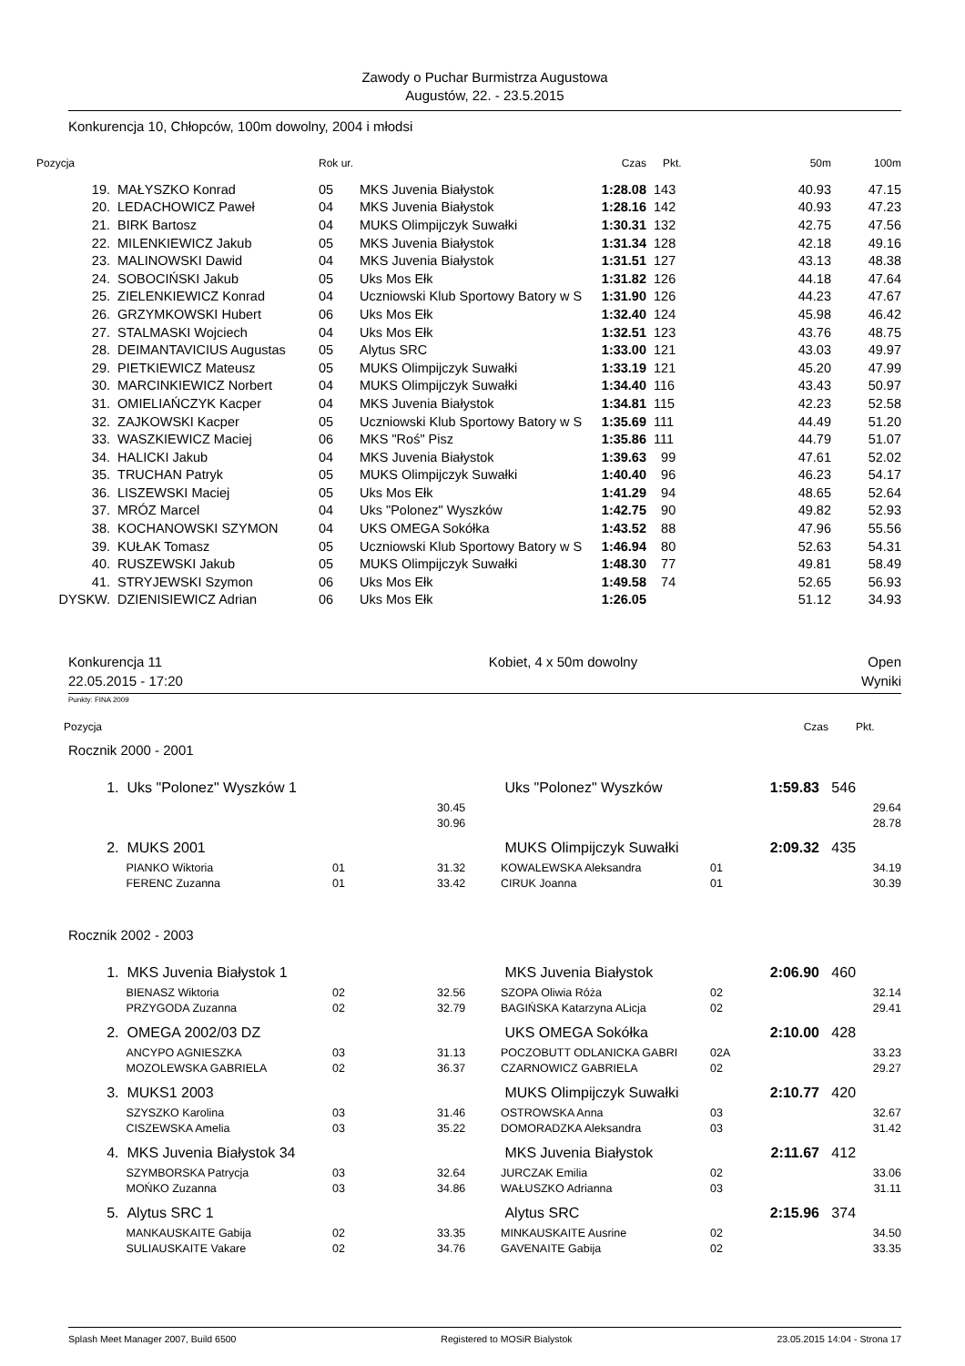Zawody o Puchar Burmistrza Augustowa
Augustów, 22. - 23.5.2015
Konkurencja 10, Chłopców, 100m dowolny, 2004 i młodsi
| Pozycja | | Rok ur. | | Czas | Pkt. | 50m | 100m |
| --- | --- | --- | --- | --- | --- | --- | --- |
| 19. | MAŁYSZKO Konrad | 05 | MKS Juvenia Białystok | 1:28.08 | 143 | 40.93 | 47.15 |
| 20. | LEDACHOWICZ Paweł | 04 | MKS Juvenia Białystok | 1:28.16 | 142 | 40.93 | 47.23 |
| 21. | BIRK Bartosz | 04 | MUKS Olimpijczyk Suwałki | 1:30.31 | 132 | 42.75 | 47.56 |
| 22. | MILENKIEWICZ Jakub | 05 | MKS Juvenia Białystok | 1:31.34 | 128 | 42.18 | 49.16 |
| 23. | MALINOWSKI Dawid | 04 | MKS Juvenia Białystok | 1:31.51 | 127 | 43.13 | 48.38 |
| 24. | SOBOCIŃSKI Jakub | 05 | Uks Mos Ełk | 1:31.82 | 126 | 44.18 | 47.64 |
| 25. | ZIELENKIEWICZ Konrad | 04 | Uczniowski Klub Sportowy Batory w S | 1:31.90 | 126 | 44.23 | 47.67 |
| 26. | GRZYMKOWSKI Hubert | 06 | Uks Mos Ełk | 1:32.40 | 124 | 45.98 | 46.42 |
| 27. | STALMASKI Wojciech | 04 | Uks Mos Ełk | 1:32.51 | 123 | 43.76 | 48.75 |
| 28. | DEIMANTAVICIUS Augustas | 05 | Alytus SRC | 1:33.00 | 121 | 43.03 | 49.97 |
| 29. | PIETKIEWICZ Mateusz | 05 | MUKS Olimpijczyk Suwałki | 1:33.19 | 121 | 45.20 | 47.99 |
| 30. | MARCINKIEWICZ Norbert | 04 | MUKS Olimpijczyk Suwałki | 1:34.40 | 116 | 43.43 | 50.97 |
| 31. | OMIELIAŃCZYK Kacper | 04 | MKS Juvenia Białystok | 1:34.81 | 115 | 42.23 | 52.58 |
| 32. | ZAJKOWSKI Kacper | 05 | Uczniowski Klub Sportowy Batory w S | 1:35.69 | 111 | 44.49 | 51.20 |
| 33. | WASZKIEWICZ Maciej | 06 | MKS "Roś" Pisz | 1:35.86 | 111 | 44.79 | 51.07 |
| 34. | HALICKI Jakub | 04 | MKS Juvenia Białystok | 1:39.63 | 99 | 47.61 | 52.02 |
| 35. | TRUCHAN Patryk | 05 | MUKS Olimpijczyk Suwałki | 1:40.40 | 96 | 46.23 | 54.17 |
| 36. | LISZEWSKI Maciej | 05 | Uks Mos Ełk | 1:41.29 | 94 | 48.65 | 52.64 |
| 37. | MRÓZ Marcel | 04 | Uks "Polonez" Wyszków | 1:42.75 | 90 | 49.82 | 52.93 |
| 38. | KOCHANOWSKI SZYMON | 04 | UKS OMEGA Sokółka | 1:43.52 | 88 | 47.96 | 55.56 |
| 39. | KUŁAK Tomasz | 05 | Uczniowski Klub Sportowy Batory w S | 1:46.94 | 80 | 52.63 | 54.31 |
| 40. | RUSZEWSKI Jakub | 05 | MUKS Olimpijczyk Suwałki | 1:48.30 | 77 | 49.81 | 58.49 |
| 41. | STRYJEWSKI Szymon | 06 | Uks Mos Ełk | 1:49.58 | 74 | 52.65 | 56.93 |
| DYSKW. | DZIENISIEWICZ Adrian | 06 | Uks Mos Ełk | 1:26.05 | | 51.12 | 34.93 |
Konkurencja 11
22.05.2015 - 17:20
Kobiet, 4 x 50m dowolny Open
Wyniki
Punkty: FINA 2009
Pozycja Czas Pkt.
Rocznik 2000 - 2001
| 1. | Uks "Polonez" Wyszków 1 | | | Uks "Polonez" Wyszków | | 1:59.83 | 546 |
| | | | 30.45 | | | | 29.64 |
| | | | 30.96 | | | | 28.78 |
| 2. | MUKS 2001 | | | MUKS Olimpijczyk Suwałki | | 2:09.32 | 435 |
| | PIANKO Wiktoria | 01 | 31.32 | KOWALEWSKA Aleksandra | 01 | | 34.19 |
| | FERENC Zuzanna | 01 | 33.42 | CIRUK Joanna | 01 | | 30.39 |
Rocznik 2002 - 2003
| 1. | MKS Juvenia Białystok 1 | | | MKS Juvenia Białystok | | 2:06.90 | 460 |
| | BIENASZ Wiktoria | 02 | 32.56 | SZOPA Oliwia Róża | 02 | | 32.14 |
| | PRZYGODA Zuzanna | 02 | 32.79 | BAGIŃSKA Katarzyna ALicja | 02 | | 29.41 |
| 2. | OMEGA 2002/03 DZ | | | UKS OMEGA Sokółka | | 2:10.00 | 428 |
| | ANCYPO AGNIESZKA | 03 | 31.13 | POCZOBUTT ODLANICKA GABRI | 02A | | 33.23 |
| | MOZOLEWSKA GABRIELA | 02 | 36.37 | CZARNOWICZ GABRIELA | 02 | | 29.27 |
| 3. | MUKS1 2003 | | | MUKS Olimpijczyk Suwałki | | 2:10.77 | 420 |
| | SZYSZKO Karolina | 03 | 31.46 | OSTROWSKA Anna | 03 | | 32.67 |
| | CISZEWSKA Amelia | 03 | 35.22 | DOMORADZKA Aleksandra | 03 | | 31.42 |
| 4. | MKS Juvenia Białystok 34 | | | MKS Juvenia Białystok | | 2:11.67 | 412 |
| | SZYMBORSKA Patrycja | 03 | 32.64 | JURCZAK Emilia | 02 | | 33.06 |
| | MOŃKO Zuzanna | 03 | 34.86 | WAŁUSZKO Adrianna | 03 | | 31.11 |
| 5. | Alytus SRC 1 | | | Alytus SRC | | 2:15.96 | 374 |
| | MANKAUSKAITE Gabija | 02 | 33.35 | MINKAUSKAITE Ausrine | 02 | | 34.50 |
| | SULIAUSKAITE Vakare | 02 | 34.76 | GAVENAITE Gabija | 02 | | 33.35 |
Splash Meet Manager 2007, Build 6500 Registered to MOSiR Bialystok 23.05.2015 14:04 - Strona 17